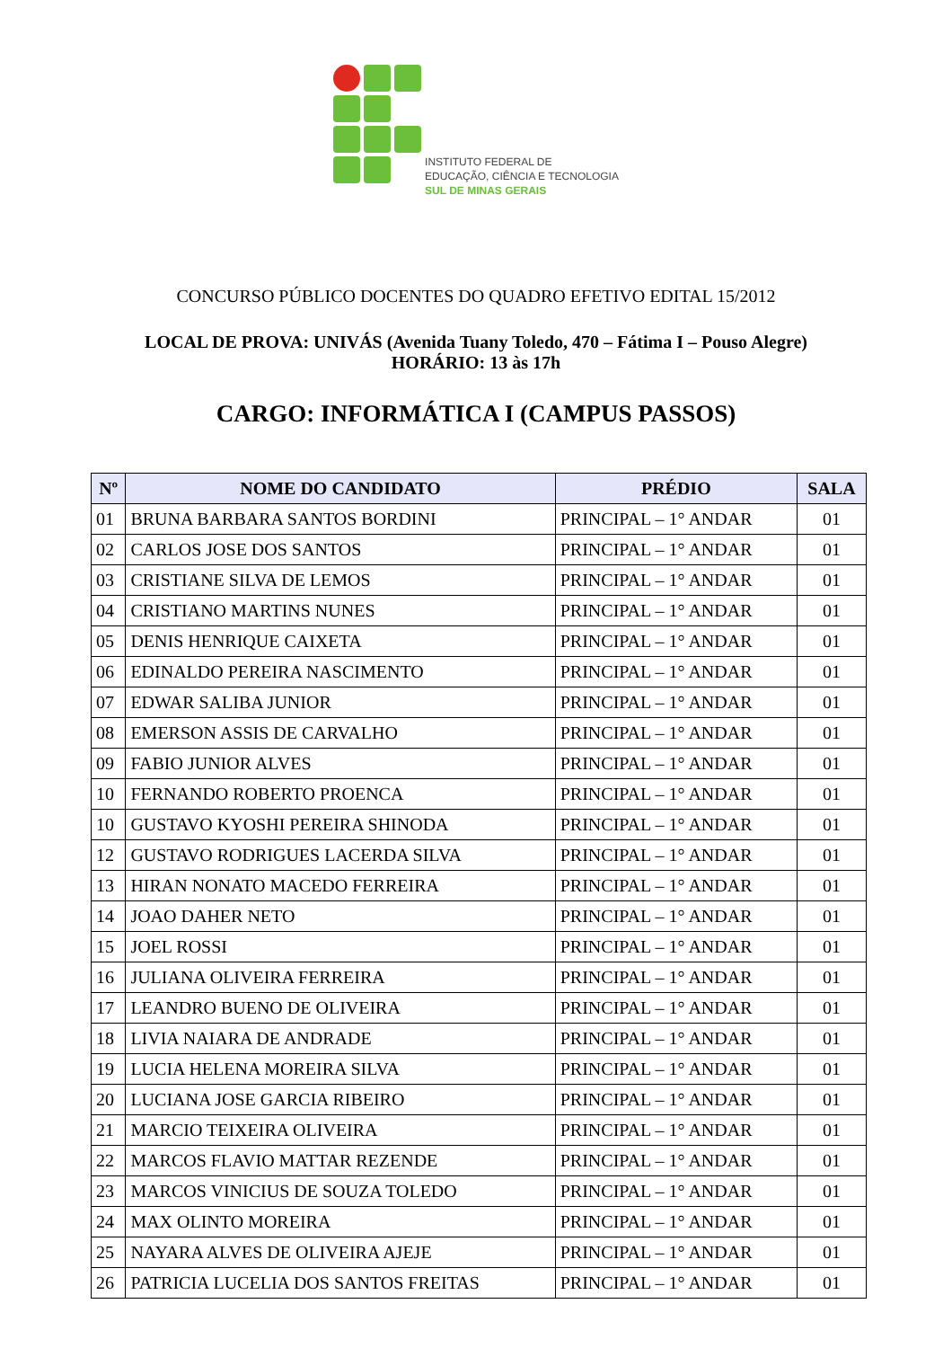INSTITUTO FEDERAL DE
EDUCAÇÃO, CIÊNCIA E TECNOLOGIA
SUL DE MINAS GERAIS
CONCURSO PÚBLICO DOCENTES DO QUADRO EFETIVO EDITAL 15/2012
LOCAL DE PROVA: UNIVÁS (Avenida Tuany Toledo, 470 – Fátima I – Pouso Alegre)
HORÁRIO: 13 às 17h
CARGO: INFORMÁTICA I (CAMPUS PASSOS)
| Nº | NOME DO CANDIDATO | PRÉDIO | SALA |
| --- | --- | --- | --- |
| 01 | BRUNA BARBARA SANTOS BORDINI | PRINCIPAL – 1° ANDAR | 01 |
| 02 | CARLOS JOSE DOS SANTOS | PRINCIPAL – 1° ANDAR | 01 |
| 03 | CRISTIANE SILVA DE LEMOS | PRINCIPAL – 1° ANDAR | 01 |
| 04 | CRISTIANO MARTINS NUNES | PRINCIPAL – 1° ANDAR | 01 |
| 05 | DENIS HENRIQUE CAIXETA | PRINCIPAL – 1° ANDAR | 01 |
| 06 | EDINALDO PEREIRA NASCIMENTO | PRINCIPAL – 1° ANDAR | 01 |
| 07 | EDWAR SALIBA JUNIOR | PRINCIPAL – 1° ANDAR | 01 |
| 08 | EMERSON ASSIS DE CARVALHO | PRINCIPAL – 1° ANDAR | 01 |
| 09 | FABIO JUNIOR ALVES | PRINCIPAL – 1° ANDAR | 01 |
| 10 | FERNANDO ROBERTO PROENCA | PRINCIPAL – 1° ANDAR | 01 |
| 10 | GUSTAVO KYOSHI PEREIRA SHINODA | PRINCIPAL – 1° ANDAR | 01 |
| 12 | GUSTAVO RODRIGUES LACERDA SILVA | PRINCIPAL – 1° ANDAR | 01 |
| 13 | HIRAN NONATO MACEDO FERREIRA | PRINCIPAL – 1° ANDAR | 01 |
| 14 | JOAO DAHER NETO | PRINCIPAL – 1° ANDAR | 01 |
| 15 | JOEL ROSSI | PRINCIPAL – 1° ANDAR | 01 |
| 16 | JULIANA OLIVEIRA FERREIRA | PRINCIPAL – 1° ANDAR | 01 |
| 17 | LEANDRO BUENO DE OLIVEIRA | PRINCIPAL – 1° ANDAR | 01 |
| 18 | LIVIA NAIARA DE ANDRADE | PRINCIPAL – 1° ANDAR | 01 |
| 19 | LUCIA HELENA MOREIRA SILVA | PRINCIPAL – 1° ANDAR | 01 |
| 20 | LUCIANA JOSE GARCIA RIBEIRO | PRINCIPAL – 1° ANDAR | 01 |
| 21 | MARCIO TEIXEIRA OLIVEIRA | PRINCIPAL – 1° ANDAR | 01 |
| 22 | MARCOS FLAVIO MATTAR REZENDE | PRINCIPAL – 1° ANDAR | 01 |
| 23 | MARCOS VINICIUS DE SOUZA TOLEDO | PRINCIPAL – 1° ANDAR | 01 |
| 24 | MAX OLINTO MOREIRA | PRINCIPAL – 1° ANDAR | 01 |
| 25 | NAYARA ALVES DE OLIVEIRA AJEJE | PRINCIPAL – 1° ANDAR | 01 |
| 26 | PATRICIA LUCELIA DOS SANTOS FREITAS | PRINCIPAL – 1° ANDAR | 01 |